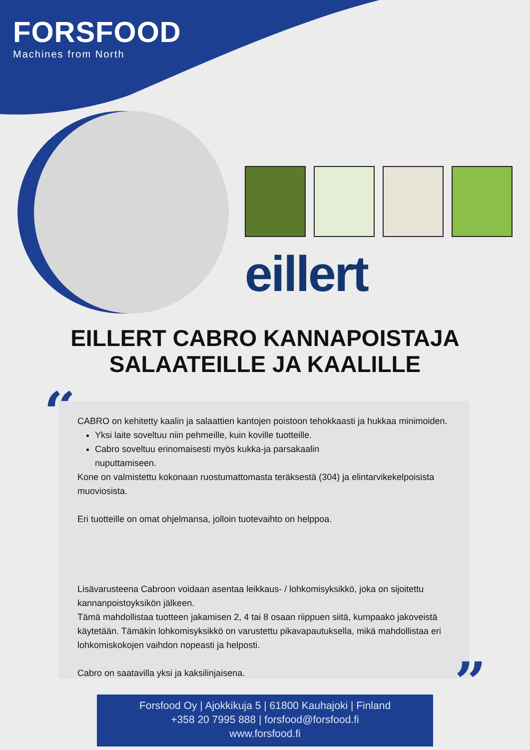FORSFOOD
Machines from North
eillert
EILLERT CABRO KANNAPOISTAJA
SALAATEILLE JA KAALILLE
“
CABRO on kehitetty kaalin ja salaattien kantojen poistoon tehokkaasti ja hukkaa minimoiden.
Yksi laite soveltuu niin pehmeille, kuin koville tuotteille.
Cabro soveltuu erinomaisesti myös kukka-ja parsakaalin
nuputtamiseen.
Kone on valmistettu kokonaan ruostumattomasta teräksestä (304) ja elintarvikekelpoisista muoviosista.
Eri tuotteille on omat ohjelmansa, jolloin tuotevaihto on helppoa.
Lisävarusteena Cabroon voidaan asentaa leikkaus- / lohkomisyksikkö, joka on sijoitettu kannanpoistoyksikön jälkeen.
Tämä mahdollistaa tuotteen jakamisen 2, 4 tai 8 osaan riippuen siitä, kumpaako jakoveistä käytetään. Tämäkin lohkomisyksikkö on varustettu pikavapautuksella, mikä mahdollistaa eri lohkomiskokojen vaihdon nopeasti ja helposti.
Cabro on saatavilla yksi ja kaksilinjaisena.
”
Forsfood Oy | Ajokkikuja 5 | 61800 Kauhajoki | Finland
+358 20 7995 888 | forsfood@forsfood.fi
www.forsfood.fi